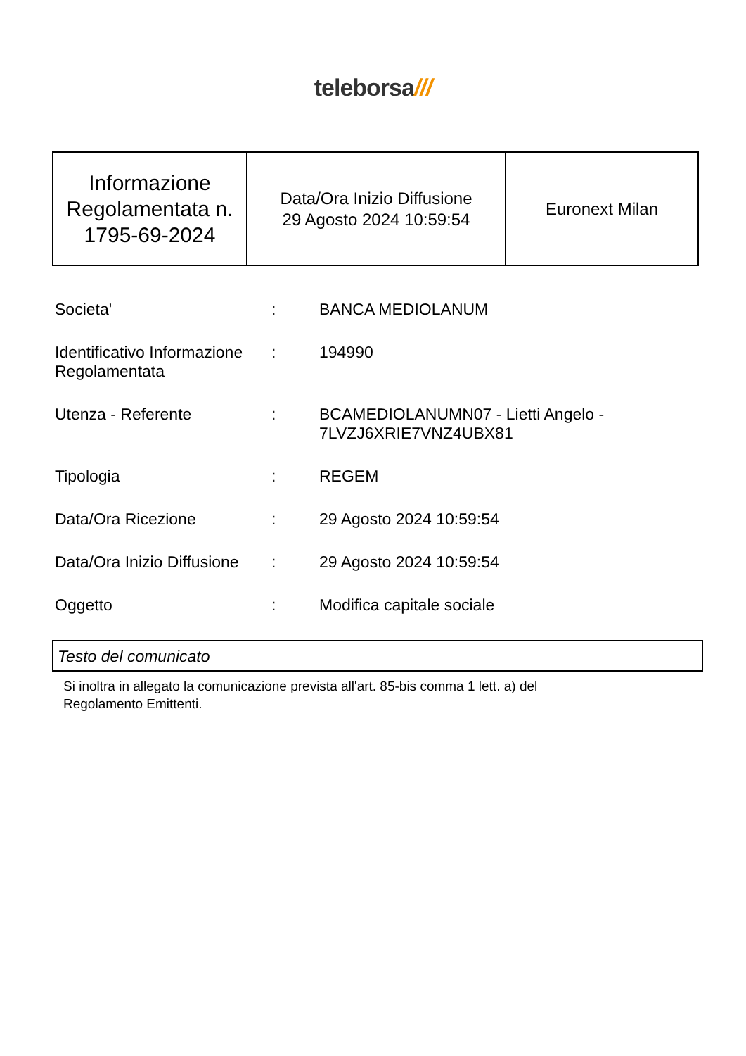teleborsa///
| Informazione Regolamentata n. 1795-69-2024 | Data/Ora Inizio Diffusione 29 Agosto 2024 10:59:54 | Euronext Milan |
| Societa' | : | BANCA MEDIOLANUM |
| Identificativo Informazione Regolamentata | : | 194990 |
| Utenza - Referente | : | BCAMEDIOLANUMN07 - Lietti Angelo - 7LVZJ6XRIE7VNZ4UBX81 |
| Tipologia | : | REGEM |
| Data/Ora Ricezione | : | 29 Agosto 2024 10:59:54 |
| Data/Ora Inizio Diffusione | : | 29 Agosto 2024 10:59:54 |
| Oggetto | : | Modifica capitale sociale |
Testo del comunicato
Si inoltra in allegato la comunicazione prevista all'art. 85-bis comma 1 lett. a) del
Regolamento Emittenti.